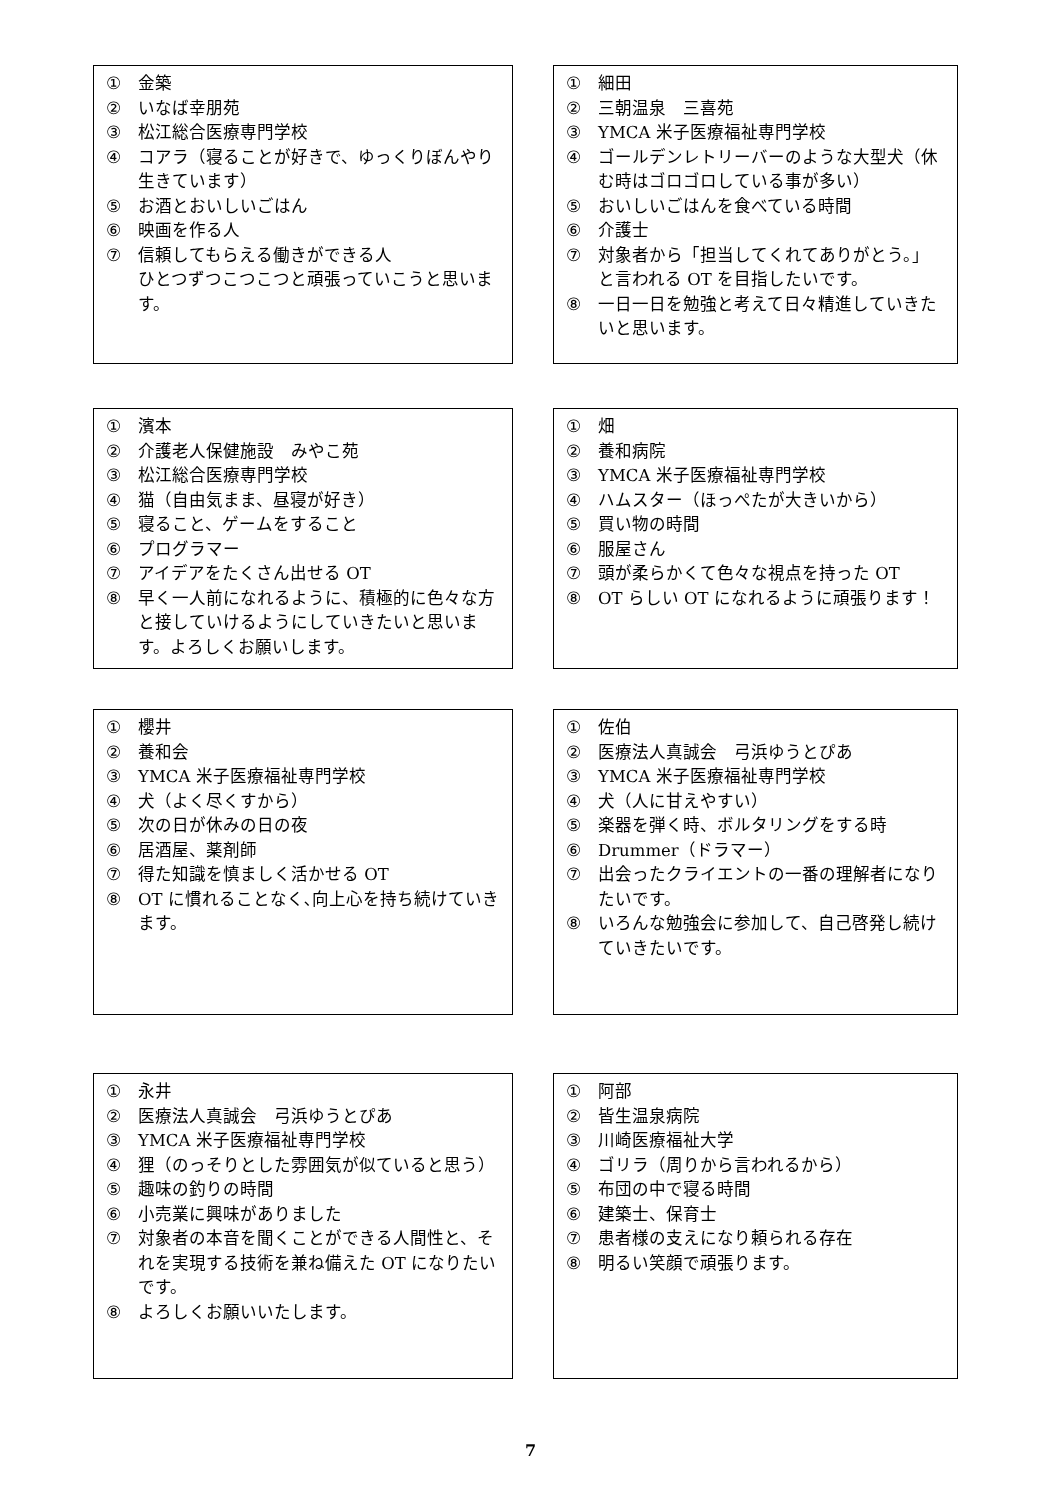① 金築
② いなば幸朋苑
③ 松江総合医療専門学校
④ コアラ（寝ることが好きで、ゆっくりぼんやり生きています）
⑤ お酒とおいしいごはん
⑥ 映画を作る人
⑦ 信頼してもらえる働きができる人
ひとつずつこつこつと頑張っていこうと思います。
① 細田
② 三朝温泉　三喜苑
③ YMCA 米子医療福祉専門学校
④ ゴールデンレトリーバーのような大型犬（休む時はゴロゴロしている事が多い）
⑤ おいしいごはんを食べている時間
⑥ 介護士
⑦ 対象者から「担当してくれてありがとう。」と言われる OT を目指したいです。
⑧ 一日一日を勉強と考えて日々精進していきたいと思います。
① 濱本
② 介護老人保健施設　みやこ苑
③ 松江総合医療専門学校
④ 猫（自由気まま、昼寝が好き）
⑤ 寝ること、ゲームをすること
⑥ プログラマー
⑦ アイデアをたくさん出せる OT
⑧ 早く一人前になれるように、積極的に色々な方と接していけるようにしていきたいと思います。よろしくお願いします。
① 畑
② 養和病院
③ YMCA 米子医療福祉専門学校
④ ハムスター（ほっぺたが大きいから）
⑤ 買い物の時間
⑥ 服屋さん
⑦ 頭が柔らかくて色々な視点を持った OT
⑧ OT らしい OT になれるように頑張ります！
① 櫻井
② 養和会
③ YMCA 米子医療福祉専門学校
④ 犬（よく尽くすから）
⑤ 次の日が休みの日の夜
⑥ 居酒屋、薬剤師
⑦ 得た知識を慎ましく活かせる OT
⑧ OT に慣れることなく､向上心を持ち続けていきます。
① 佐伯
② 医療法人真誠会　弓浜ゆうとぴあ
③ YMCA 米子医療福祉専門学校
④ 犬（人に甘えやすい）
⑤ 楽器を弾く時、ボルタリングをする時
⑥ Drummer（ドラマー）
⑦ 出会ったクライエントの一番の理解者になりたいです。
⑧ いろんな勉強会に参加して、自己啓発し続けていきたいです。
① 永井
② 医療法人真誠会　弓浜ゆうとぴあ
③ YMCA 米子医療福祉専門学校
④ 狸（のっそりとした雰囲気が似ていると思う）
⑤ 趣味の釣りの時間
⑥ 小売業に興味がありました
⑦ 対象者の本音を聞くことができる人間性と、それを実現する技術を兼ね備えた OT になりたいです。
⑧ よろしくお願いいたします。
① 阿部
② 皆生温泉病院
③ 川崎医療福祉大学
④ ゴリラ（周りから言われるから）
⑤ 布団の中で寝る時間
⑥ 建築士、保育士
⑦ 患者様の支えになり頼られる存在
⑧ 明るい笑顔で頑張ります。
7